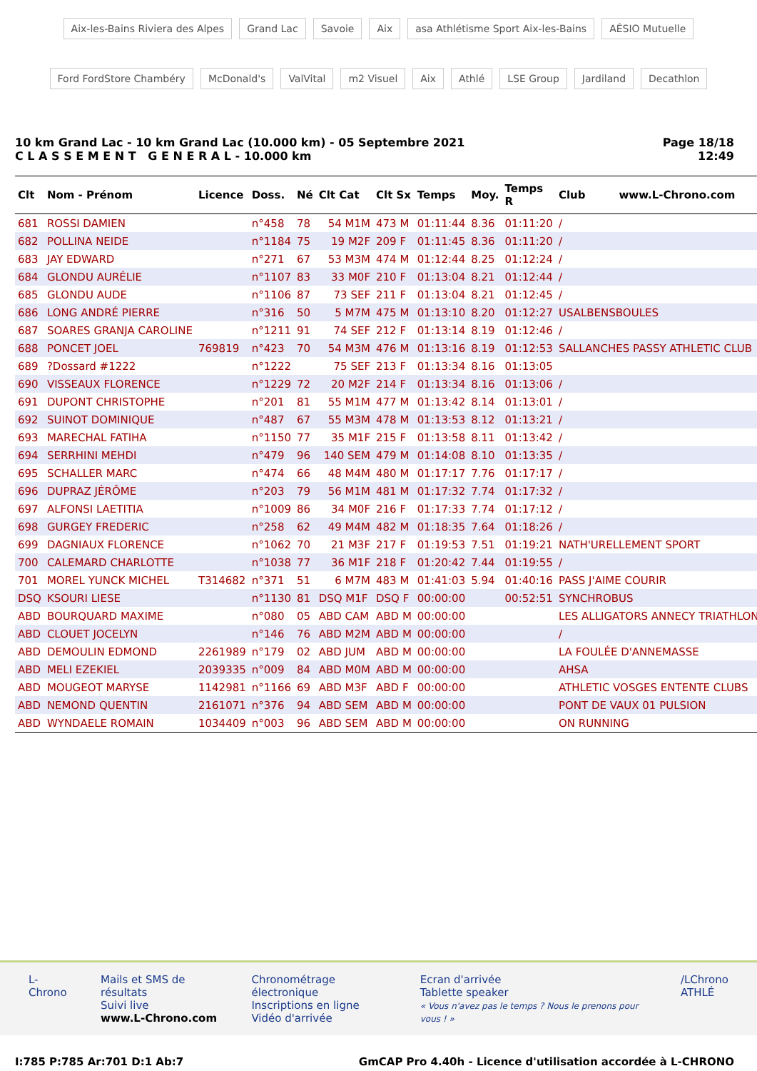Aix-les-Bains Riviera des Alpes Grand Lac Savoie Aix asa Athlétisme Sport Aix-les-Bains AÉSIO Mutuelle Ford FordStore Chambéry McDonald's ValVital m2 Visuel Aix Athlé LSE Group Jardiland Decathlon
10 km Grand Lac - 10 km Grand Lac (10.000 km) - 05 Septembre 2021
C L A S S E M E N T G E N E R A L - 10.000 km
Page 18/18
12:49
| Clt | Nom - Prénom | Licence | Doss. | Né | Clt Cat | Clt Sx | Temps | Moy. | Temps R | Club www.L-Chrono.com |
| --- | --- | --- | --- | --- | --- | --- | --- | --- | --- | --- |
| 681 | ROSSI DAMIEN | | n°458 | 78 | 54 M1M | 473 M | 01:11:44 | 8.36 | 01:11:20 | / |
| 682 | POLLINA NEIDE | | n°1184 | 75 | 19 M2F | 209 F | 01:11:45 | 8.36 | 01:11:20 | / |
| 683 | JAY EDWARD | | n°271 | 67 | 53 M3M | 474 M | 01:12:44 | 8.25 | 01:12:24 | / |
| 684 | GLONDU AURÉLIE | | n°1107 | 83 | 33 M0F | 210 F | 01:13:04 | 8.21 | 01:12:44 | / |
| 685 | GLONDU AUDE | | n°1106 | 87 | 73 SEF | 211 F | 01:13:04 | 8.21 | 01:12:45 | / |
| 686 | LONG ANDRÉ PIERRE | | n°316 | 50 | 5 M7M | 475 M | 01:13:10 | 8.20 | 01:12:27 | USALBENSBOULES |
| 687 | SOARES GRANJA CAROLINE | | n°1211 | 91 | 74 SEF | 212 F | 01:13:14 | 8.19 | 01:12:46 | / |
| 688 | PONCET JOEL | 769819 | n°423 | 70 | 54 M3M | 476 M | 01:13:16 | 8.19 | 01:12:53 | SALLANCHES PASSY ATHLETIC CLUB |
| 689 | ?Dossard #1222 | | n°1222 | | 75 SEF | 213 F | 01:13:34 | 8.16 | 01:13:05 | |
| 690 | VISSEAUX FLORENCE | | n°1229 | 72 | 20 M2F | 214 F | 01:13:34 | 8.16 | 01:13:06 | / |
| 691 | DUPONT CHRISTOPHE | | n°201 | 81 | 55 M1M | 477 M | 01:13:42 | 8.14 | 01:13:01 | / |
| 692 | SUINOT DOMINIQUE | | n°487 | 67 | 55 M3M | 478 M | 01:13:53 | 8.12 | 01:13:21 | / |
| 693 | MARECHAL FATIHA | | n°1150 | 77 | 35 M1F | 215 F | 01:13:58 | 8.11 | 01:13:42 | / |
| 694 | SERRHINI MEHDI | | n°479 | 96 | 140 SEM | 479 M | 01:14:08 | 8.10 | 01:13:35 | / |
| 695 | SCHALLER MARC | | n°474 | 66 | 48 M4M | 480 M | 01:17:17 | 7.76 | 01:17:17 | / |
| 696 | DUPRAZ JÉRÔME | | n°203 | 79 | 56 M1M | 481 M | 01:17:32 | 7.74 | 01:17:32 | / |
| 697 | ALFONSI LAETITIA | | n°1009 | 86 | 34 M0F | 216 F | 01:17:33 | 7.74 | 01:17:12 | / |
| 698 | GURGEY FREDERIC | | n°258 | 62 | 49 M4M | 482 M | 01:18:35 | 7.64 | 01:18:26 | / |
| 699 | DAGNIAUX FLORENCE | | n°1062 | 70 | 21 M3F | 217 F | 01:19:53 | 7.51 | 01:19:21 | NATH'URELLEMENT SPORT |
| 700 | CALEMARD CHARLOTTE | | n°1038 | 77 | 36 M1F | 218 F | 01:20:42 | 7.44 | 01:19:55 | / |
| 701 | MOREL YUNCK MICHEL | T314682 | n°371 | 51 | 6 M7M | 483 M | 01:41:03 | 5.94 | 01:40:16 | PASS J'AIME COURIR |
| DSQ | KSOURI LIESE | | n°1130 | 81 | DSQ M1F | DSQ F | 00:00:00 | | 00:52:51 | SYNCHROBUS |
| ABD | BOURQUARD MAXIME | | n°080 | 05 | ABD CAM | ABD M | 00:00:00 | | | LES ALLIGATORS ANNECY TRIATHLON |
| ABD | CLOUET JOCELYN | | n°146 | 76 | ABD M2M | ABD M | 00:00:00 | | | / |
| ABD | DEMOULIN EDMOND | 2261989 | n°179 | 02 | ABD JUM | ABD M | 00:00:00 | | | LA FOULÉE D'ANNEMASSE |
| ABD | MELI EZEKIEL | 2039335 | n°009 | 84 | ABD M0M | ABD M | 00:00:00 | | | AHSA |
| ABD | MOUGEOT MARYSE | 1142981 | n°1166 | 69 | ABD M3F | ABD F | 00:00:00 | | | ATHLETIC VOSGES ENTENTE CLUBS |
| ABD | NEMOND QUENTIN | 2161071 | n°376 | 94 | ABD SEM | ABD M | 00:00:00 | | | PONT DE VAUX 01 PULSION |
| ABD | WYNDAELE ROMAIN | 1034409 | n°003 | 96 | ABD SEM | ABD M | 00:00:00 | | | ON RUNNING |
L-Chrono Mails et SMS de résultats
Suivi live
www.L-Chrono.com
Chronométrage électronique
Inscriptions en ligne
Vidéo d'arrivée
Ecran d'arrivée
Tablette speaker
« Vous n'avez pas le temps ? Nous le prenons pour vous ! »
/LChrono
ATHLÉ
I:785 P:785 Ar:701 D:1 Ab:7 GmCAP Pro 4.40h - Licence d'utilisation accordée à L-CHRONO